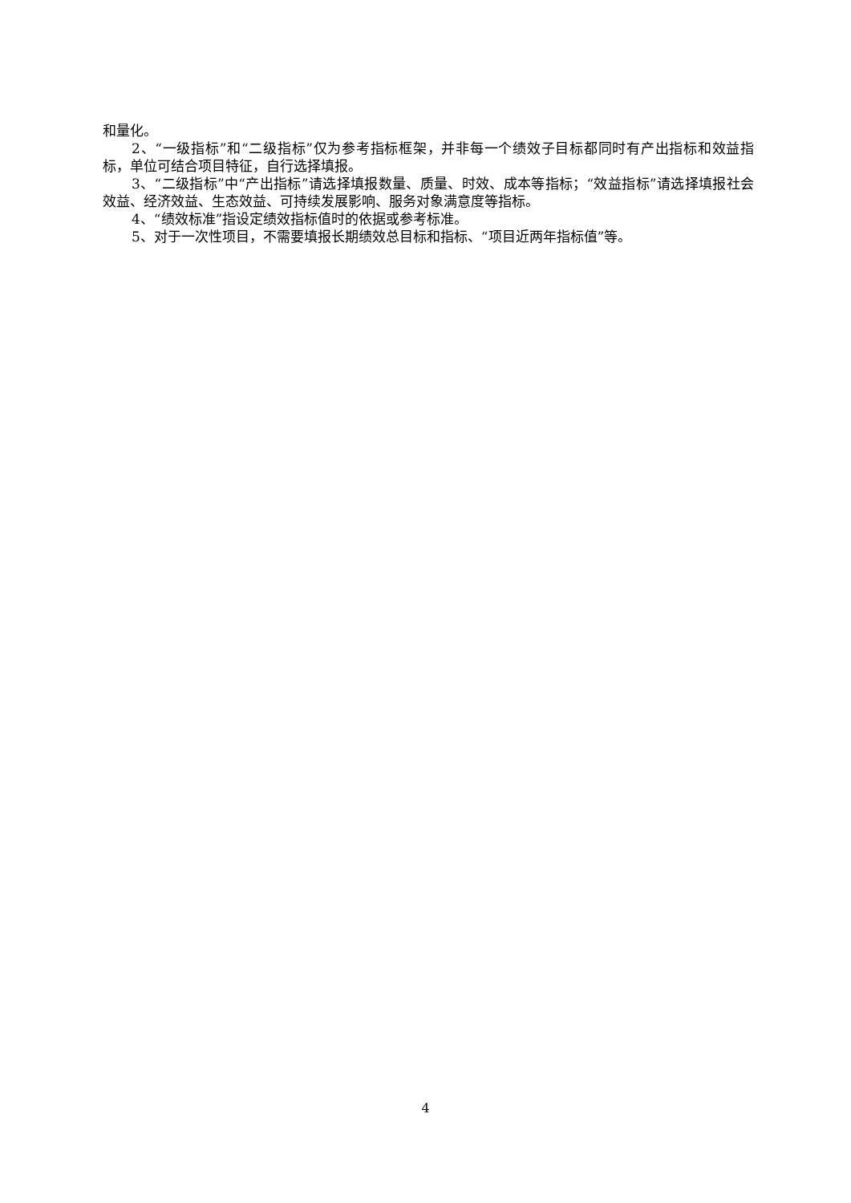和量化。
2、“一级指标”和“二级指标”仅为参考指标框架，并非每一个绩效子目标都同时有产出指标和效益指标，单位可结合项目特征，自行选择填报。
3、“二级指标”中“产出指标”请选择填报数量、质量、时效、成本等指标；“效益指标”请选择填报社会效益、经济效益、生态效益、可持续发展影响、服务对象满意度等指标。
4、“绩效标准”指设定绩效指标值时的依据或参考标准。
5、对于一次性项目，不需要填报长期绩效总目标和指标、“项目近两年指标值”等。
4